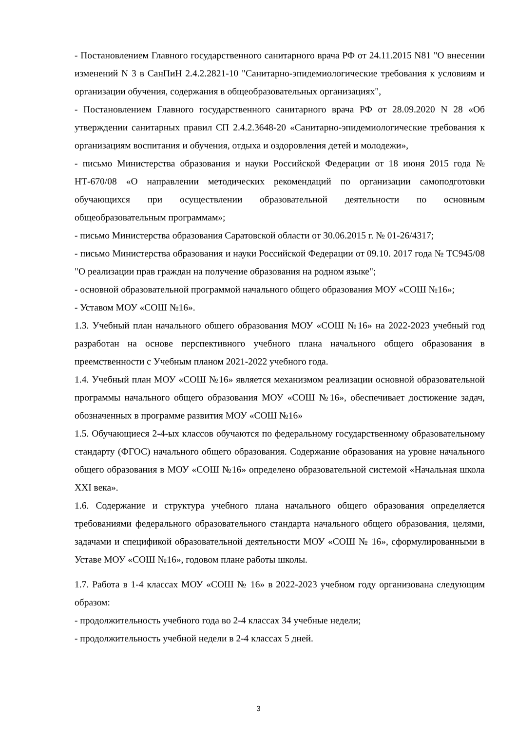- Постановлением Главного государственного санитарного врача РФ от 24.11.2015 N81 "О внесении изменений N 3 в СанПиН 2.4.2.2821-10 "Санитарно-эпидемиологические требования к условиям и организации обучения, содержания в общеобразовательных организациях",
- Постановлением Главного государственного санитарного врача РФ от 28.09.2020 N 28 «Об утверждении санитарных правил СП 2.4.2.3648-20 «Санитарно-эпидемиологические требования к организациям воспитания и обучения, отдыха и оздоровления детей и молодежи»,
- письмо Министерства образования и науки Российской Федерации от 18 июня 2015 года № НТ-670/08 «О направлении методических рекомендаций по организации самоподготовки обучающихся при осуществлении образовательной деятельности по основным общеобразовательным программам»;
- письмо Министерства образования Саратовской области от 30.06.2015 г. № 01-26/4317;
- письмо Министерства образования и науки Российской Федерации от 09.10. 2017 года № ТС945/08 "О реализации прав граждан на получение образования на родном языке";
- основной образовательной программой начального общего образования МОУ «СОШ №16»;
- Уставом МОУ «СОШ №16».
1.3. Учебный план начального общего образования МОУ «СОШ №16» на 2022-2023 учебный год разработан на основе перспективного учебного плана начального общего образования в преемственности с Учебным планом 2021-2022 учебного года.
1.4. Учебный план МОУ «СОШ №16» является механизмом реализации основной образовательной программы начального общего образования МОУ «СОШ №16», обеспечивает достижение задач, обозначенных в программе развития МОУ «СОШ №16»
1.5. Обучающиеся 2-4-ых классов обучаются по федеральному государственному образовательному стандарту (ФГОС) начального общего образования. Содержание образования на уровне начального общего образования в МОУ «СОШ №16» определено образовательной системой «Начальная школа XXI века».
1.6. Содержание и структура учебного плана начального общего образования определяется требованиями федерального образовательного стандарта начального общего образования, целями, задачами и спецификой образовательной деятельности МОУ «СОШ № 16», сформулированными в Уставе МОУ «СОШ №16», годовом плане работы школы.
1.7. Работа в 1-4 классах МОУ «СОШ № 16» в 2022-2023 учебном году организована следующим образом:
- продолжительность учебного года во 2-4 классах 34 учебные недели;
- продолжительность учебной недели в 2-4 классах 5 дней.
3